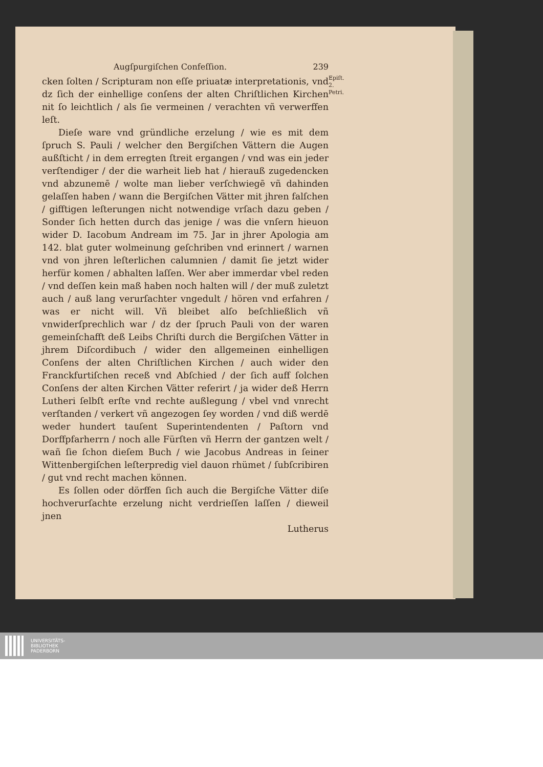Augſpurgiſchen Confeſſion. 239
Epiſt. 2.
Petri.
cken ſolten / Scripturam non eſſe priuatæ interpretationis, vnd dz ſich der einhellige conſens der alten Chriſtlichen Kirchen nit ſo leichtlich / als ſie vermeinen / verachten vñ verwerffen leſt.
Dieſe ware vnd gründliche erzelung / wie es mit dem ſpruch S. Pauli / welcher den Bergiſchen Vättern die Augen außſticht / in dem erregten ſtreit ergangen / vnd was ein jeder verſtendiger / der die warheit lieb hat / hierauß zugedencken vnd abzunemē / wolte man lieber verſchwiegē vñ dahinden gelaſſen haben / wann die Bergiſchen Vätter mit jhren falſchen / gifftigen leſterungen nicht notwendige vrſach dazu geben / Sonder ſich hetten durch das jenige / was die vnſern hieuon wider D. Iacobum Andream im 75. Jar in jhrer Apologia am 142. blat guter wolmeinung geſchriben vnd erinnert / warnen vnd von jhren leſterlichen calumnien / damit ſie jetzt wider herfür komen / abhalten laſſen. Wer aber immerdar vbel reden / vnd deſſen kein maß haben noch halten will / der muß zuletzt auch / auß lang verurſachter vngedult / hören vnd erfahren / was er nicht will. Vñ bleibet alſo beſchließlich vñ vnwiderſprechlich war / dz der ſpruch Pauli von der waren gemeinſchafft deß Leibs Chriſti durch die Bergiſchen Vätter in jhrem Diſcordibuch / wider den allgemeinen einhelligen Conſens der alten Chriſtlichen Kirchen / auch wider den Franckfurtiſchen receß vnd Abſchied / der ſich auff ſolchen Conſens der alten Kirchen Vätter referirt / ja wider deß Herrn Lutheri ſelbſt erſte vnd rechte außlegung / vbel vnd vnrecht verſtanden / verkert vñ angezogen ſey worden / vnd diß werdē weder hundert tauſent Superintendenten / Paſtorn vnd Dorffpfarherrn / noch alle Fürſten vñ Herrn der gantzen welt / wañ ſie ſchon dieſem Buch / wie Jacobus Andreas in ſeiner Wittenbergiſchen leſterpredig viel dauon rhümet / ſubſcribiren / gut vnd recht machen können.
Es ſollen oder dörffen ſich auch die Bergiſche Vätter diſe hochverurſachte erzelung nicht verdrieſſen laſſen / dieweil jnen
Lutherus
UNIVERSITÄTS-
BIBLIOTHEK
PADERBORN